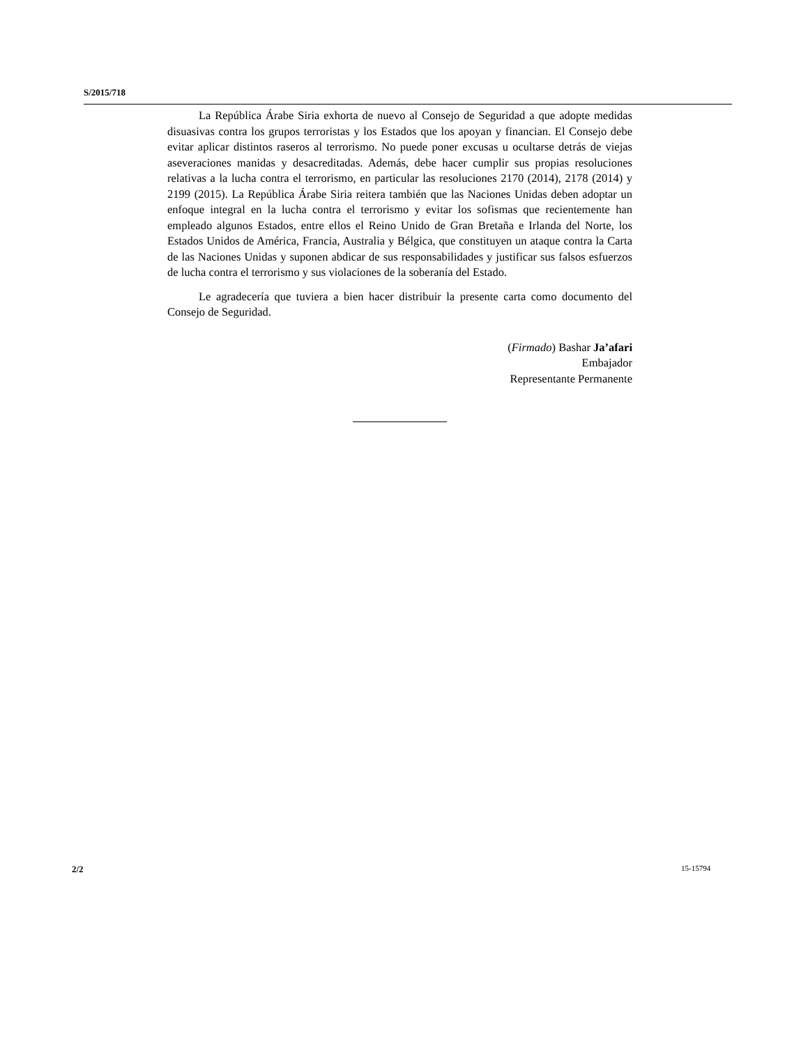S/2015/718
La República Árabe Siria exhorta de nuevo al Consejo de Seguridad a que adopte medidas disuasivas contra los grupos terroristas y los Estados que los apoyan y financian. El Consejo debe evitar aplicar distintos raseros al terrorismo. No puede poner excusas u ocultarse detrás de viejas aseveraciones manidas y desacreditadas. Además, debe hacer cumplir sus propias resoluciones relativas a la lucha contra el terrorismo, en particular las resoluciones 2170 (2014), 2178 (2014) y 2199 (2015). La República Árabe Siria reitera también que las Naciones Unidas deben adoptar un enfoque integral en la lucha contra el terrorismo y evitar los sofismas que recientemente han empleado algunos Estados, entre ellos el Reino Unido de Gran Bretaña e Irlanda del Norte, los Estados Unidos de América, Francia, Australia y Bélgica, que constituyen un ataque contra la Carta de las Naciones Unidas y suponen abdicar de sus responsabilidades y justificar sus falsos esfuerzos de lucha contra el terrorismo y sus violaciones de la soberanía del Estado.
Le agradecería que tuviera a bien hacer distribuir la presente carta como documento del Consejo de Seguridad.
(Firmado) Bashar Ja’afari
Embajador
Representante Permanente
2/2 15-15794